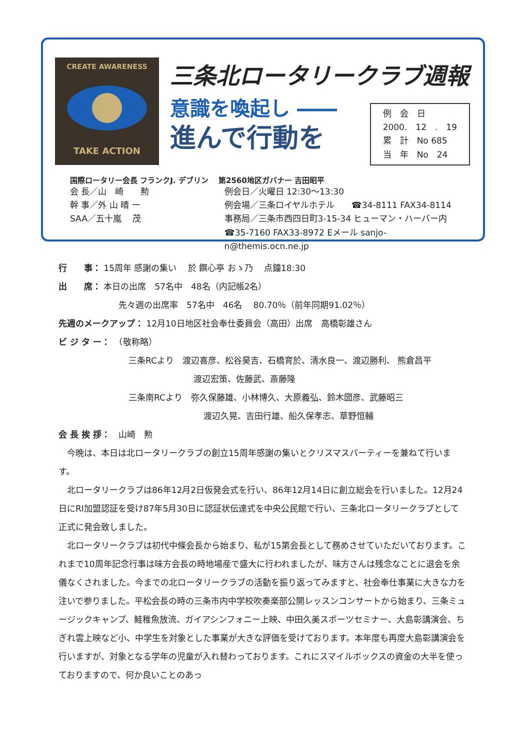CREATE AWARENESS
TAKE ACTION
三条北ロータリークラブ週報
意識を喚起し ――
進んで行動を
例　会　日
2000.　12　.　19
累　計　No 685
当　年　No　24
国際ロータリー会長 フランクJ. デブリン　 第2560地区ガバナー 吉田昭平
会 長／山　崎　　勲
幹 事／外 山 晴 一
SAA／五十嵐　 茂
例会日／火曜日 12:30～13:30
例会場／三条ロイヤルホテル　　☎34-8111 FAX34-8114
事務局／三条市西四日町3-15-34 ヒューマン・ハーバー内
☎35-7160 FAX33-8972 Eメール sanjo-n@themis.ocn.ne.jp
行　　事： 15周年 感謝の集い　 於 饌心亭 おゝ乃　 点鐘18:30
出　　席： 本日の出席　57名中　48名（内記帳2名）
先々週の出席率　57名中　46名　 80.70％（前年同期91.02％）
先週のメークアップ： 12月10日地区社会奉仕委員会（高田）出席　高橋彰雄さん
ビ ジ タ ー：　（敬称略）
三条RCより　渡辺喜彦、松谷昊吉、石橋育於、清水良一、渡辺勝利、 熊倉昌平
渡辺宏策、佐藤武、斎藤隆
三条南RCより　弥久保藤雄、小林博久、大原義弘、鈴木圀彦、武藤昭三
渡辺久晃、吉田行雄、船久保孝志、草野恒輔
会 長 挨 拶：　山崎　勲
　今晩は、本日は北ロータリークラブの創立15周年感謝の集いとクリスマスパーティーを兼ねて行います。
　北ロータリークラブは86年12月2日仮発会式を行い、86年12月14日に創立総会を行いました。12月24日にRI加盟認証を受け87年5月30日に認証状伝達式を中央公民館で行い、三条北ロータリークラブとして正式に発会致しました。
　北ロータリークラブは初代中條会長から始まり、私が15第会長として務めさせていただいております。これまで10周年記念行事は味方会長の時地場産で盛大に行われましたが、味方さんは残念なことに退会を余儀なくされました。今までの北ロータリークラブの活動を振り返ってみますと、社会奉仕事業に大きな力を注いで参りました。平松会長の時の三条市内中学校吹奏楽部公開レッスンコンサートから始まり、三条ミュージックキャンプ、鮭稚魚放流、ガイアシンフォニー上映、中田久美スポーツセミナー、大島彰講演会、ちぎれ雲上映など小、中学生を対象とした事業が大きな評価を受けております。本年度も再度大島彰講演会を行いますが、対象となる学年の児童が入れ替わっております。これにスマイルボックスの資金の大半を使っておりますので、何か良いことのあっ